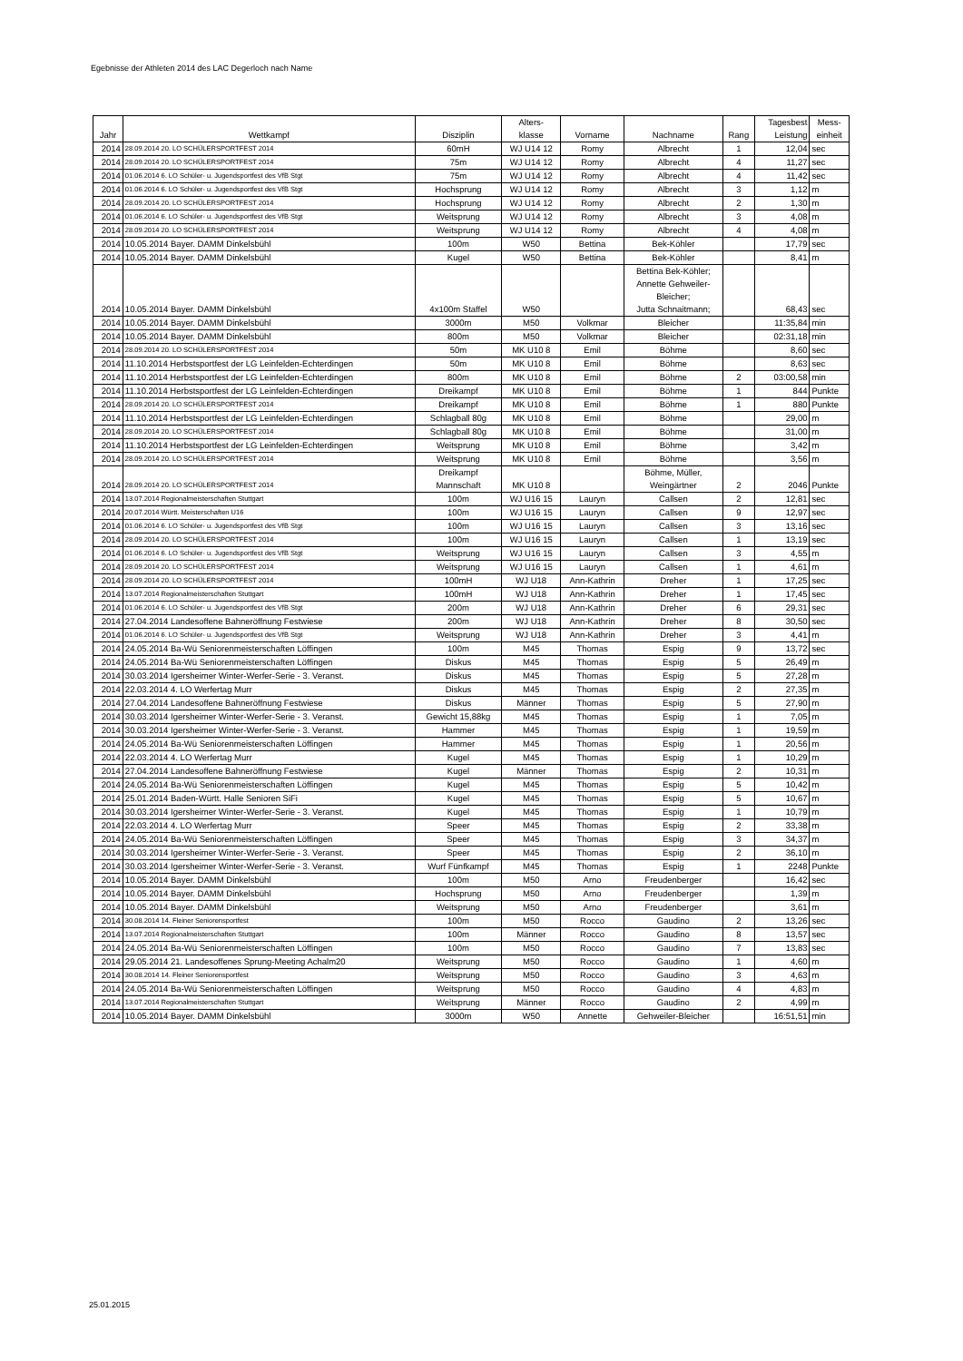Egebnisse der Athleten 2014 des LAC Degerloch nach Name
| Jahr | Wettkampf | Disziplin | Alters- klasse | Vorname | Nachname | Rang | Tagesbest Leistung | Mess- einheit |
| --- | --- | --- | --- | --- | --- | --- | --- | --- |
| 2014 | 28.09.2014 20. LO SCHÜLERSPORTFEST 2014 | 60mH | WJ U14 12 | Romy | Albrecht | 1 | 12,04 | sec |
| 2014 | 28.09.2014 20. LO SCHÜLERSPORTFEST 2014 | 75m | WJ U14 12 | Romy | Albrecht | 4 | 11,27 | sec |
| 2014 | 01.06.2014 6. LO Schüler- u. Jugendsportfest des VfB Stgt | 75m | WJ U14 12 | Romy | Albrecht | 4 | 11,42 | sec |
| 2014 | 01.06.2014 6. LO Schüler- u. Jugendsportfest des VfB Stgt | Hochsprung | WJ U14 12 | Romy | Albrecht | 3 | 1,12 | m |
| 2014 | 28.09.2014 20. LO SCHÜLERSPORTFEST 2014 | Hochsprung | WJ U14 12 | Romy | Albrecht | 2 | 1,30 | m |
| 2014 | 01.06.2014 6. LO Schüler- u. Jugendsportfest des VfB Stgt | Weitsprung | WJ U14 12 | Romy | Albrecht | 3 | 4,08 | m |
| 2014 | 28.09.2014 20. LO SCHÜLERSPORTFEST 2014 | Weitsprung | WJ U14 12 | Romy | Albrecht | 4 | 4,08 | m |
| 2014 | 10.05.2014 Bayer. DAMM Dinkelsbühl | 100m | W50 | Bettina | Bek-Köhler | | 17,79 | sec |
| 2014 | 10.05.2014 Bayer. DAMM Dinkelsbühl | Kugel | W50 | Bettina | Bek-Köhler | | 8,41 | m |
| 2014 | 10.05.2014 Bayer. DAMM Dinkelsbühl | 4x100m Staffel | W50 | | Bettina Bek-Köhler; Annette Gehweiler- Bleicher; Jutta Schnaitmann; | | 68,43 | sec |
| 2014 | 10.05.2014 Bayer. DAMM Dinkelsbühl | 3000m | M50 | Volkmar | Bleicher | | 11:35,84 | min |
| 2014 | 10.05.2014 Bayer. DAMM Dinkelsbühl | 800m | M50 | Volkmar | Bleicher | | 02:31,18 | min |
| 2014 | 28.09.2014 20. LO SCHÜLERSPORTFEST 2014 | 50m | MK U10 8 | Emil | Böhme | | 8,60 | sec |
| 2014 | 11.10.2014 Herbstsportfest der LG Leinfelden-Echterdingen | 50m | MK U10 8 | Emil | Böhme | | 8,63 | sec |
| 2014 | 11.10.2014 Herbstsportfest der LG Leinfelden-Echterdingen | 800m | MK U10 8 | Emil | Böhme | 2 | 03:00,58 | min |
| 2014 | 11.10.2014 Herbstsportfest der LG Leinfelden-Echterdingen | Dreikampf | MK U10 8 | Emil | Böhme | 1 | 844 | Punkte |
| 2014 | 28.09.2014 20. LO SCHÜLERSPORTFEST 2014 | Dreikampf | MK U10 8 | Emil | Böhme | 1 | 880 | Punkte |
| 2014 | 11.10.2014 Herbstsportfest der LG Leinfelden-Echterdingen | Schlagball 80g | MK U10 8 | Emil | Böhme | | 29,00 | m |
| 2014 | 28.09.2014 20. LO SCHÜLERSPORTFEST 2014 | Schlagball 80g | MK U10 8 | Emil | Böhme | | 31,00 | m |
| 2014 | 11.10.2014 Herbstsportfest der LG Leinfelden-Echterdingen | Weitsprung | MK U10 8 | Emil | Böhme | | 3,42 | m |
| 2014 | 28.09.2014 20. LO SCHÜLERSPORTFEST 2014 | Weitsprung | MK U10 8 | Emil | Böhme | | 3,56 | m |
| 2014 | 28.09.2014 20. LO SCHÜLERSPORTFEST 2014 | Dreikampf Mannschaft | MK U10 8 | | Böhme, Müller, Weingärtner | 2 | 2046 | Punkte |
| 2014 | 13.07.2014 Regionalmeisterschaften Stuttgart | 100m | WJ U16 15 | Lauryn | Callsen | 2 | 12,81 | sec |
| 2014 | 20.07.2014 Württ. Meisterschaften U16 | 100m | WJ U16 15 | Lauryn | Callsen | 9 | 12,97 | sec |
| 2014 | 01.06.2014 6. LO Schüler- u. Jugendsportfest des VfB Stgt | 100m | WJ U16 15 | Lauryn | Callsen | 3 | 13,16 | sec |
| 2014 | 28.09.2014 20. LO SCHÜLERSPORTFEST 2014 | 100m | WJ U16 15 | Lauryn | Callsen | 1 | 13,19 | sec |
| 2014 | 01.06.2014 6. LO Schüler- u. Jugendsportfest des VfB Stgt | Weitsprung | WJ U16 15 | Lauryn | Callsen | 3 | 4,55 | m |
| 2014 | 28.09.2014 20. LO SCHÜLERSPORTFEST 2014 | Weitsprung | WJ U16 15 | Lauryn | Callsen | 1 | 4,61 | m |
| 2014 | 28.09.2014 20. LO SCHÜLERSPORTFEST 2014 | 100mH | WJ U18 | Ann-Kathrin | Dreher | 1 | 17,25 | sec |
| 2014 | 13.07.2014 Regionalmeisterschaften Stuttgart | 100mH | WJ U18 | Ann-Kathrin | Dreher | 1 | 17,45 | sec |
| 2014 | 01.06.2014 6. LO Schüler- u. Jugendsportfest des VfB Stgt | 200m | WJ U18 | Ann-Kathrin | Dreher | 6 | 29,31 | sec |
| 2014 | 27.04.2014 Landesoffene Bahneröffnung Festwiese | 200m | WJ U18 | Ann-Kathrin | Dreher | 8 | 30,50 | sec |
| 2014 | 01.06.2014 6. LO Schüler- u. Jugendsportfest des VfB Stgt | Weitsprung | WJ U18 | Ann-Kathrin | Dreher | 3 | 4,41 | m |
| 2014 | 24.05.2014 Ba-Wü Seniorenmeisterschaften Löffingen | 100m | M45 | Thomas | Espig | 9 | 13,72 | sec |
| 2014 | 24.05.2014 Ba-Wü Seniorenmeisterschaften Löffingen | Diskus | M45 | Thomas | Espig | 5 | 26,49 | m |
| 2014 | 30.03.2014 Igersheimer Winter-Werfer-Serie - 3. Veranst. | Diskus | M45 | Thomas | Espig | 5 | 27,28 | m |
| 2014 | 22.03.2014 4. LO Werfertag Murr | Diskus | M45 | Thomas | Espig | 2 | 27,35 | m |
| 2014 | 27.04.2014 Landesoffene Bahneröffnung Festwiese | Diskus | Männer | Thomas | Espig | 5 | 27,90 | m |
| 2014 | 30.03.2014 Igersheimer Winter-Werfer-Serie - 3. Veranst. | Gewicht 15,88kg | M45 | Thomas | Espig | 1 | 7,05 | m |
| 2014 | 30.03.2014 Igersheimer Winter-Werfer-Serie - 3. Veranst. | Hammer | M45 | Thomas | Espig | 1 | 19,59 | m |
| 2014 | 24.05.2014 Ba-Wü Seniorenmeisterschaften Löffingen | Hammer | M45 | Thomas | Espig | 1 | 20,56 | m |
| 2014 | 22.03.2014 4. LO Werfertag Murr | Kugel | M45 | Thomas | Espig | 1 | 10,29 | m |
| 2014 | 27.04.2014 Landesoffene Bahneröffnung Festwiese | Kugel | Männer | Thomas | Espig | 2 | 10,31 | m |
| 2014 | 24.05.2014 Ba-Wü Seniorenmeisterschaften Löffingen | Kugel | M45 | Thomas | Espig | 5 | 10,42 | m |
| 2014 | 25.01.2014 Baden-Württ. Halle Senioren SiFi | Kugel | M45 | Thomas | Espig | 5 | 10,67 | m |
| 2014 | 30.03.2014 Igersheimer Winter-Werfer-Serie - 3. Veranst. | Kugel | M45 | Thomas | Espig | 1 | 10,79 | m |
| 2014 | 22.03.2014 4. LO Werfertag Murr | Speer | M45 | Thomas | Espig | 2 | 33,38 | m |
| 2014 | 24.05.2014 Ba-Wü Seniorenmeisterschaften Löffingen | Speer | M45 | Thomas | Espig | 3 | 34,37 | m |
| 2014 | 30.03.2014 Igersheimer Winter-Werfer-Serie - 3. Veranst. | Speer | M45 | Thomas | Espig | 2 | 36,10 | m |
| 2014 | 30.03.2014 Igersheimer Winter-Werfer-Serie - 3. Veranst. | Wurf Fünfkampf | M45 | Thomas | Espig | 1 | 2248 | Punkte |
| 2014 | 10.05.2014 Bayer. DAMM Dinkelsbühl | 100m | M50 | Arno | Freudenberger | | 16,42 | sec |
| 2014 | 10.05.2014 Bayer. DAMM Dinkelsbühl | Hochsprung | M50 | Arno | Freudenberger | | 1,39 | m |
| 2014 | 10.05.2014 Bayer. DAMM Dinkelsbühl | Weitsprung | M50 | Arno | Freudenberger | | 3,61 | m |
| 2014 | 30.08.2014 14. Fleiner Seniorensportfest | 100m | M50 | Rocco | Gaudino | 2 | 13,26 | sec |
| 2014 | 13.07.2014 Regionalmeisterschaften Stuttgart | 100m | Männer | Rocco | Gaudino | 8 | 13,57 | sec |
| 2014 | 24.05.2014 Ba-Wü Seniorenmeisterschaften Löffingen | 100m | M50 | Rocco | Gaudino | 7 | 13,83 | sec |
| 2014 | 29.05.2014 21. Landesoffenes Sprung-Meeting Achalm20 | Weitsprung | M50 | Rocco | Gaudino | 1 | 4,60 | m |
| 2014 | 30.08.2014 14. Fleiner Seniorensportfest | Weitsprung | M50 | Rocco | Gaudino | 3 | 4,63 | m |
| 2014 | 24.05.2014 Ba-Wü Seniorenmeisterschaften Löffingen | Weitsprung | M50 | Rocco | Gaudino | 4 | 4,83 | m |
| 2014 | 13.07.2014 Regionalmeisterschaften Stuttgart | Weitsprung | Männer | Rocco | Gaudino | 2 | 4,99 | m |
| 2014 | 10.05.2014 Bayer. DAMM Dinkelsbühl | 3000m | W50 | Annette | Gehweiler-Bleicher | | 16:51,51 | min |
25.01.2015